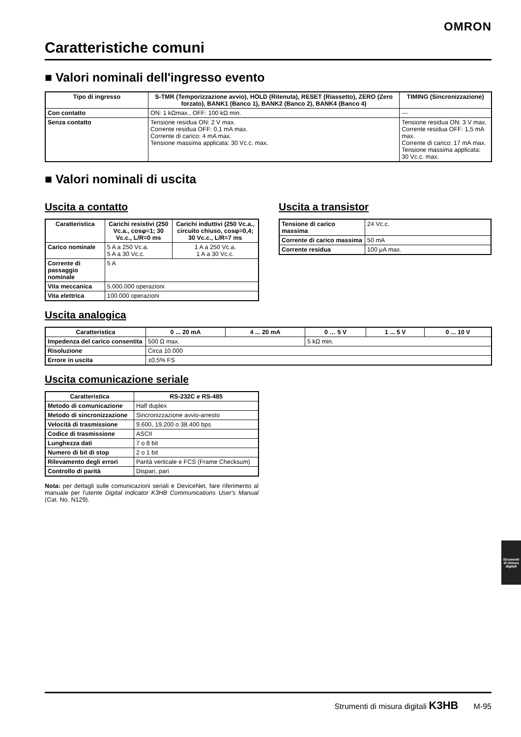OMRON
Caratteristiche comuni
■ Valori nominali dell'ingresso evento
| Tipo di ingresso | S-TMR (Temporizzazione avvio), HOLD (Ritenuta), RESET (Riassetto), ZERO (Zero forzato), BANK1 (Banco 1), BANK2 (Banco 2), BANK4 (Banco 4) | TIMING (Sincronizzazione) |
| --- | --- | --- |
| Con contatto | ON: 1 kΩmax., OFF: 100 kΩ min. | --- |
| Senza contatto | Tensione residua ON: 2 V max. Corrente residua OFF: 0,1 mA max. Corrente di carico: 4 mA max. Tensione massima applicata: 30 Vc.c. max. | Tensione residua ON: 3 V max. Corrente residua OFF: 1,5 mA max. Corrente di carico: 17 mA max. Tensione massima applicata: 30 Vc.c. max. |
■ Valori nominali di uscita
Uscita a contatto
| Caratteristica | Carichi resistivi (250 Vc.a., cosφ=1; 30 Vc.c., L/R=0 ms | Carichi induttivi (250 Vc.a., circuito chiuso, cosφ=0,4; 30 Vc.c., L/R=7 ms |
| --- | --- | --- |
| Carico nominale | 5 A a 250 Vc.a. 5 A a 30 Vc.c. | 1 A a 250 Vc.a. 1 A a 30 Vc.c. |
| Corrente di passaggio nominale | 5 A | |
| Vita meccanica | 5.000.000 operazioni | |
| Vita elettrica | 100.000 operazioni | |
Uscita a transistor
| Tensione di carico massima | 24 Vc.c. |
| Corrente di carico massima | 50 mA |
| Corrente residua | 100 μA max. |
Uscita analogica
| Caratteristica | 0 ... 20 mA | 4 ... 20 mA | 0 … 5 V | 1 ... 5 V | 0 ... 10 V |
| --- | --- | --- | --- | --- | --- |
| Impedenza del carico consentita | 500 Ω max. | | 5 kΩ min. | | |
| Risoluzione | Circa 10.000 | | | | |
| Errore in uscita | ±0,5% FS | | | | |
Uscita comunicazione seriale
| Caratteristica | RS-232C e RS-485 |
| --- | --- |
| Metodo di comunicazione | Half duplex |
| Metodo di sincronizzazione | Sincronizzazione avvio-arresto |
| Velocità di trasmissione | 9.600, 19.200 o 38.400 bps |
| Codice di trasmissione | ASCII |
| Lunghezza dati | 7 o 8 bit |
| Numero di bit di stop | 2 o 1 bit |
| Rilevamento degli errori | Parità verticale e FCS (Frame Checksum) |
| Controllo di parità | Dispari, pari |
Nota: per dettagli sulle comunicazioni seriali e DeviceNet, fare riferimento al manuale per l'utente Digital Indicator K3HB Communications User's Manual (Cat. No. N129).
Strumenti di misura digitali
Strumenti di misura digitali K3HB M-95